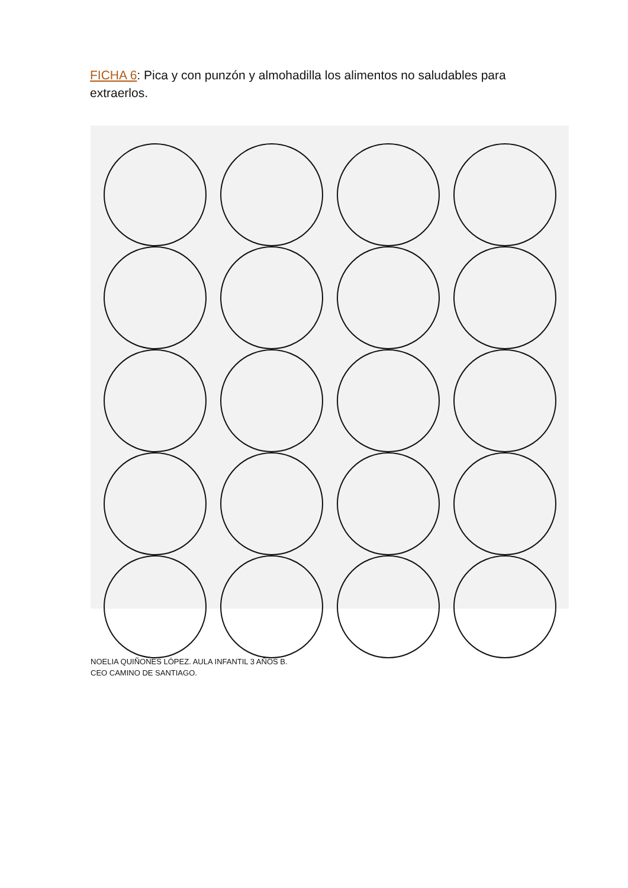FICHA 6: Pica y con punzón y almohadilla los alimentos no saludables para extraerlos.
NOELIA QUIÑONES LÓPEZ. AULA INFANTIL 3 AÑOS B.
CEO CAMINO DE SANTIAGO.